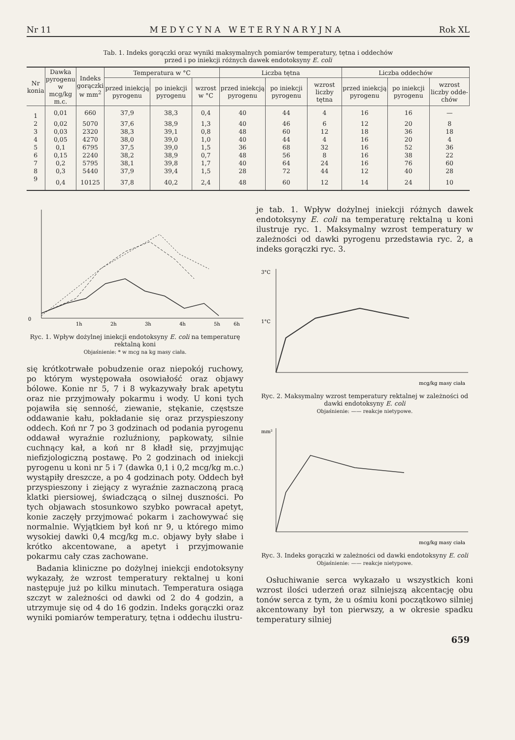Nr 11 M E D Y C Y N A W E T E R Y N A R Y J N A Rok XL
Tab. 1. Indeks gorączki oraz wyniki maksymalnych pomiarów temperatury, tętna i oddechów
przed i po iniekcji różnych dawek endotoksyny E. coli
| Nr konia | Dawka pyrogenu w mcg/kg m.c. | Indeks gorączki w mm<sup>2</sup> | Temperatura w °C | | | Liczba tętna | | | Liczba oddechów | | |
| --- | --- | --- | --- | --- | --- | --- | --- | --- | --- | --- | --- |
| | | | przed iniekcją pyrogenu | po iniekcji pyrogenu | wzrost w °C | przed iniekcją pyrogenu | po iniekcji pyrogenu | wzrost liczby tętna | przed iniekcją pyrogenu | po iniekcji pyrogenu | wzrost liczby odde-chów |
| 1 | 0,01 | 660 | 37,9 | 38,3 | 0,4 | 40 | 44 | 4 | 16 | 16 | — |
| 2 | 0,02 | 5070 | 37,6 | 38,9 | 1,3 | 40 | 46 | 6 | 12 | 20 | 8 |
| 3 | 0,03 | 2320 | 38,3 | 39,1 | 0,8 | 48 | 60 | 12 | 18 | 36 | 18 |
| 4 | 0,05 | 4270 | 38,0 | 39,0 | 1,0 | 40 | 44 | 4 | 16 | 20 | 4 |
| 5 | 0,1 | 6795 | 37,5 | 39,0 | 1,5 | 36 | 68 | 32 | 16 | 52 | 36 |
| 6 | 0,15 | 2240 | 38,2 | 38,9 | 0,7 | 48 | 56 | 8 | 16 | 38 | 22 |
| 7 | 0,2 | 5795 | 38,1 | 39,8 | 1,7 | 40 | 64 | 24 | 16 | 76 | 60 |
| 8 | 0,3 | 5440 | 37,9 | 39,4 | 1,5 | 28 | 72 | 44 | 12 | 40 | 28 |
| 9 | 0,4 | 10125 | 37,8 | 40,2 | 2,4 | 48 | 60 | 12 | 14 | 24 | 10 |
0
1h
2h
3h
4h
5h
6h
Ryc. 1. Wpływ dożylnej iniekcji endotoksyny E. coli na temperaturę rektalną koni
Objaśnienie: * w mcg na kg masy ciała.
się krótkotrwałe pobudzenie oraz niepokój ruchowy, po którym występowała osowiałość oraz objawy bólowe. Konie nr 5, 7 i 8 wykazywały brak apetytu oraz nie przyjmowały pokarmu i wody. U koni tych pojawiła się senność, ziewanie, stękanie, częstsze oddawanie kału, pokładanie się oraz przyspieszony oddech. Koń nr 7 po 3 godzinach od podania pyrogenu oddawał wyraźnie rozluźniony, papkowaty, silnie cuchnący kał, a koń nr 8 kładł się, przyjmując niefizjologiczną postawę. Po 2 godzinach od iniekcji pyrogenu u koni nr 5 i 7 (dawka 0,1 i 0,2 mcg/kg m.c.) wystąpiły dreszcze, a po 4 godzinach poty. Oddech był przyspieszony i ziejący z wyraźnie zaznaczoną pracą klatki piersiowej, świadczącą o silnej duszności. Po tych objawach stosunkowo szybko powracał apetyt, konie zaczęły przyjmować pokarm i zachowywać się normalnie. Wyjątkiem był koń nr 9, u którego mimo wysokiej dawki 0,4 mcg/kg m.c. objawy były słabe i krótko akcentowane, a apetyt i przyjmowanie pokarmu cały czas zachowane.
Badania kliniczne po dożylnej iniekcji endotoksyny wykazały, że wzrost temperatury rektalnej u koni następuje już po kilku minutach. Temperatura osiąga szczyt w zależności od dawki od 2 do 4 godzin, a utrzymuje się od 4 do 16 godzin. Indeks gorączki oraz wyniki pomiarów temperatury, tętna i oddechu ilustru-
je tab. 1. Wpływ dożylnej iniekcji różnych dawek endotoksyny E. coli na temperaturę rektalną u koni ilustruje ryc. 1. Maksymalny wzrost temperatury w zależności od dawki pyrogenu przedstawia ryc. 2, a indeks gorączki ryc. 3.
3°C
1°C
mcg/kg masy ciała
Ryc. 2. Maksymalny wzrost temperatury rektalnej w zależności od dawki endotoksyny E. coli
Objaśnienie: —— reakcje nietypowe.
mm²
mcg/kg masy ciała
Ryc. 3. Indeks gorączki w zależności od dawki endotoksyny E. coli
Objaśnienie: —— reakcje nietypowe.
Osłuchiwanie serca wykazało u wszystkich koni wzrost ilości uderzeń oraz silniejszą akcentację obu tonów serca z tym, że u ośmiu koni początkowo silniej akcentowany był ton pierwszy, a w okresie spadku temperatury silniej
659